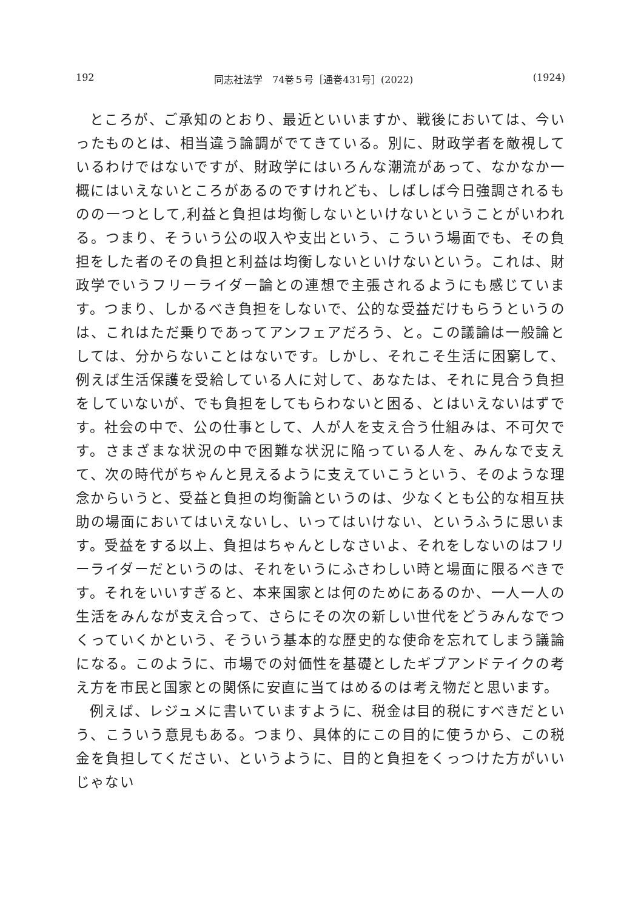192 同志社法学　74巻５号［通巻431号］(2022) (1924)
ところが、ご承知のとおり、最近といいますか、戦後においては、今いったものとは、相当違う論調がでてきている。別に、財政学者を敵視しているわけではないですが、財政学にはいろんな潮流があって、なかなか一概にはいえないところがあるのですけれども、しばしば今日強調されるものの一つとして,利益と負担は均衡しないといけないということがいわれる。つまり、そういう公の収入や支出という、こういう場面でも、その負担をした者のその負担と利益は均衡しないといけないという。これは、財政学でいうフリーライダー論との連想で主張されるようにも感じています。つまり、しかるべき負担をしないで、公的な受益だけもらうというのは、これはただ乗りであってアンフェアだろう、と。この議論は一般論としては、分からないことはないです。しかし、それこそ生活に困窮して、例えば生活保護を受給している人に対して、あなたは、それに見合う負担をしていないが、でも負担をしてもらわないと困る、とはいえないはずです。社会の中で、公の仕事として、人が人を支え合う仕組みは、不可欠です。さまざまな状況の中で困難な状況に陥っている人を、みんなで支えて、次の時代がちゃんと見えるように支えていこうという、そのような理念からいうと、受益と負担の均衡論というのは、少なくとも公的な相互扶助の場面においてはいえないし、いってはいけない、というふうに思います。受益をする以上、負担はちゃんとしなさいよ、それをしないのはフリーライダーだというのは、それをいうにふさわしい時と場面に限るべきです。それをいいすぎると、本来国家とは何のためにあるのか、一人一人の生活をみんなが支え合って、さらにその次の新しい世代をどうみんなでつくっていくかという、そういう基本的な歴史的な使命を忘れてしまう議論になる。このように、市場での対価性を基礎としたギブアンドテイクの考え方を市民と国家との関係に安直に当てはめるのは考え物だと思います。
例えば、レジュメに書いていますように、税金は目的税にすべきだという、こういう意見もある。つまり、具体的にこの目的に使うから、この税金を負担してください、というように、目的と負担をくっつけた方がいいじゃない